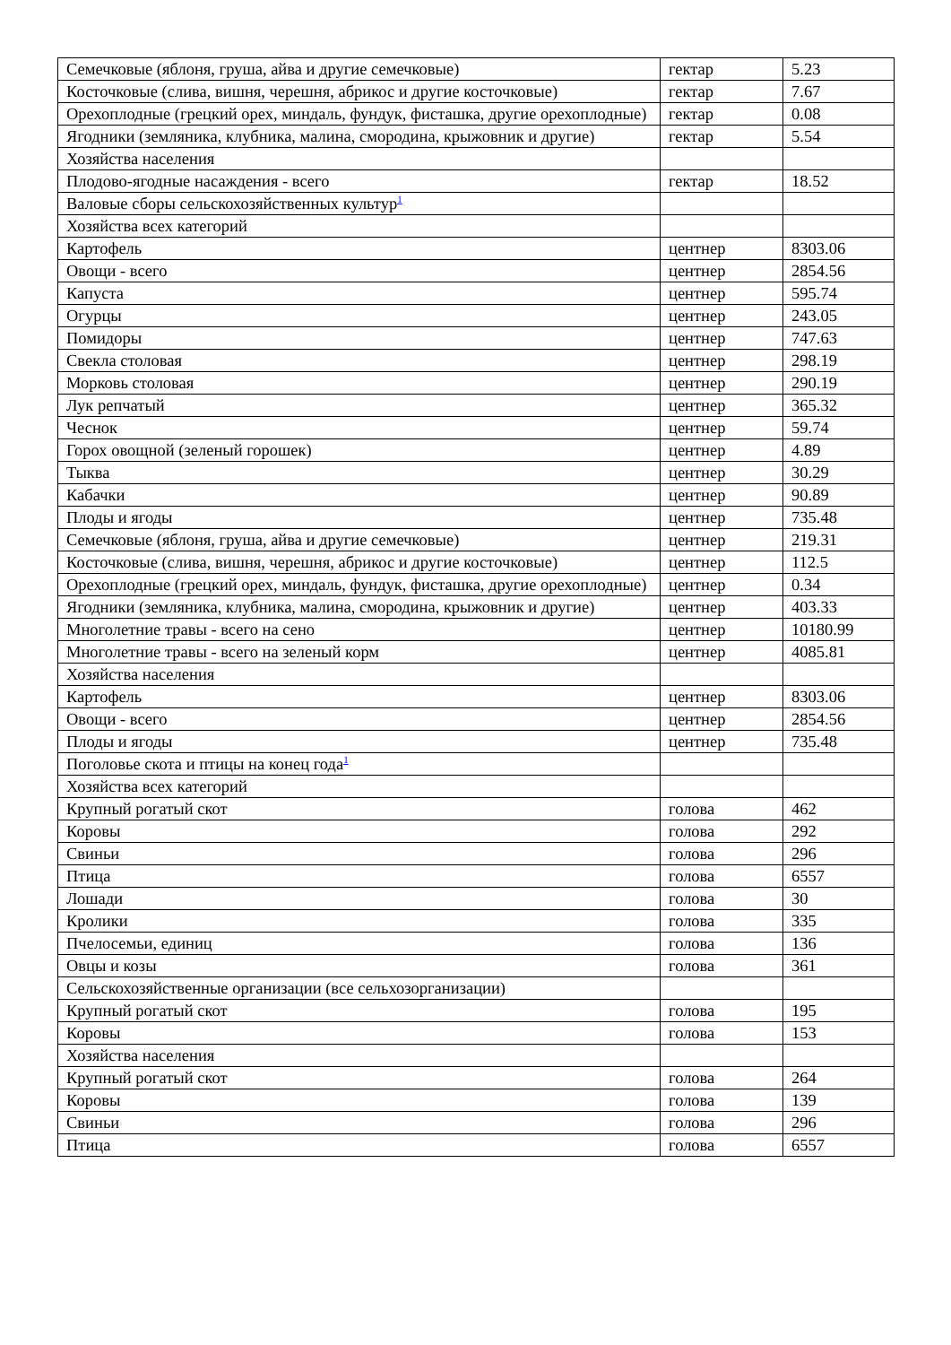| Семечковые (яблоня, груша, айва и другие семечковые) | гектар | 5.23 |
| Косточковые (слива, вишня, черешня, абрикос и другие косточковые) | гектар | 7.67 |
| Орехоплодные (грецкий орех, миндаль, фундук, фисташка, другие орехоплодные) | гектар | 0.08 |
| Ягодники (земляника, клубника, малина, смородина, крыжовник и другие) | гектар | 5.54 |
| Хозяйства населения | | |
| Плодово-ягодные насаждения - всего | гектар | 18.52 |
| Валовые сборы сельскохозяйственных культур<sup>1</sup> | | |
| Хозяйства всех категорий | | |
| Картофель | центнер | 8303.06 |
| Овощи - всего | центнер | 2854.56 |
| Капуста | центнер | 595.74 |
| Огурцы | центнер | 243.05 |
| Помидоры | центнер | 747.63 |
| Свекла столовая | центнер | 298.19 |
| Морковь столовая | центнер | 290.19 |
| Лук репчатый | центнер | 365.32 |
| Чеснок | центнер | 59.74 |
| Горох овощной (зеленый горошек) | центнер | 4.89 |
| Тыква | центнер | 30.29 |
| Кабачки | центнер | 90.89 |
| Плоды и ягоды | центнер | 735.48 |
| Семечковые (яблоня, груша, айва и другие семечковые) | центнер | 219.31 |
| Косточковые (слива, вишня, черешня, абрикос и другие косточковые) | центнер | 112.5 |
| Орехоплодные (грецкий орех, миндаль, фундук, фисташка, другие орехоплодные) | центнер | 0.34 |
| Ягодники (земляника, клубника, малина, смородина, крыжовник и другие) | центнер | 403.33 |
| Многолетние травы - всего на сено | центнер | 10180.99 |
| Многолетние травы - всего на зеленый корм | центнер | 4085.81 |
| Хозяйства населения | | |
| Картофель | центнер | 8303.06 |
| Овощи - всего | центнер | 2854.56 |
| Плоды и ягоды | центнер | 735.48 |
| Поголовье скота и птицы на конец года<sup>1</sup> | | |
| Хозяйства всех категорий | | |
| Крупный рогатый скот | голова | 462 |
| Коровы | голова | 292 |
| Свиньи | голова | 296 |
| Птица | голова | 6557 |
| Лошади | голова | 30 |
| Кролики | голова | 335 |
| Пчелосемьи, единиц | голова | 136 |
| Овцы и козы | голова | 361 |
| Сельскохозяйственные организации (все сельхозорганизации) | | |
| Крупный рогатый скот | голова | 195 |
| Коровы | голова | 153 |
| Хозяйства населения | | |
| Крупный рогатый скот | голова | 264 |
| Коровы | голова | 139 |
| Свиньи | голова | 296 |
| Птица | голова | 6557 |